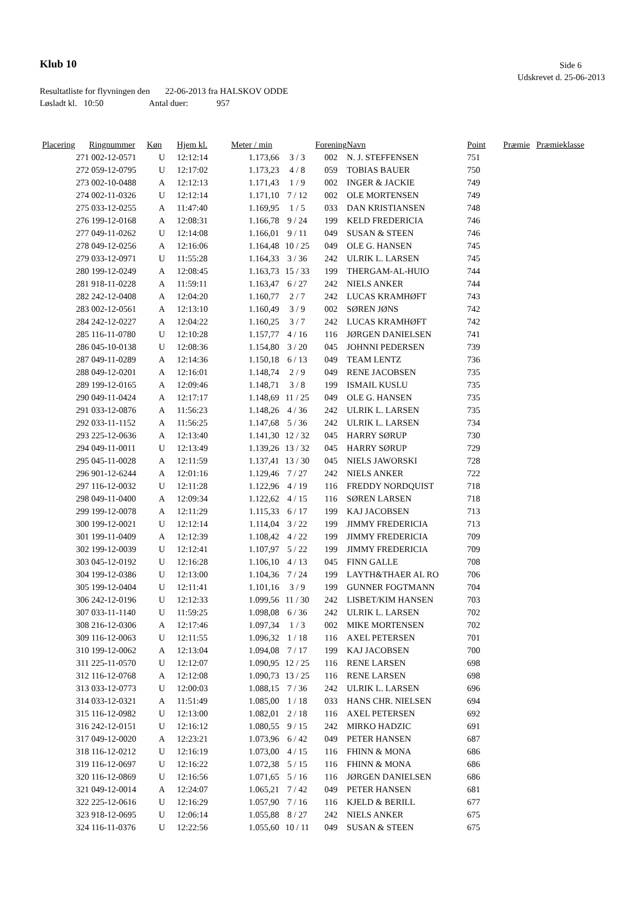Klub 10 Side 6
Udskrevet d. 25-06-2013
Resultatliste for flyvningen den 22-06-2013 fra HALSKOV ODDE
Løsladt kl. 10:50 Antal duer: 957
| Placering | Ringnummer | Køn | Hjem kl. | Meter / min | | Forening | Navn | Point | Præmie | Præmieklasse |
| --- | --- | --- | --- | --- | --- | --- | --- | --- | --- | --- |
| 271 | 002-12-0571 | U | 12:12:14 | 1.173,66 | 3 / 3 | 002 | N. J. STEFFENSEN | 751 | | |
| 272 | 059-12-0795 | U | 12:17:02 | 1.173,23 | 4 / 8 | 059 | TOBIAS BAUER | 750 | | |
| 273 | 002-10-0488 | A | 12:12:13 | 1.171,43 | 1 / 9 | 002 | INGER & JACKIE | 749 | | |
| 274 | 002-11-0326 | U | 12:12:14 | 1.171,10 | 7 / 12 | 002 | OLE MORTENSEN | 749 | | |
| 275 | 033-12-0255 | A | 11:47:40 | 1.169,95 | 1 / 5 | 033 | DAN KRISTIANSEN | 748 | | |
| 276 | 199-12-0168 | A | 12:08:31 | 1.166,78 | 9 / 24 | 199 | KELD FREDERICIA | 746 | | |
| 277 | 049-11-0262 | U | 12:14:08 | 1.166,01 | 9 / 11 | 049 | SUSAN & STEEN | 746 | | |
| 278 | 049-12-0256 | A | 12:16:06 | 1.164,48 | 10 / 25 | 049 | OLE G. HANSEN | 745 | | |
| 279 | 033-12-0971 | U | 11:55:28 | 1.164,33 | 3 / 36 | 242 | ULRIK L. LARSEN | 745 | | |
| 280 | 199-12-0249 | A | 12:08:45 | 1.163,73 | 15 / 33 | 199 | THERGAM-AL-HUIO | 744 | | |
| 281 | 918-11-0228 | A | 11:59:11 | 1.163,47 | 6 / 27 | 242 | NIELS ANKER | 744 | | |
| 282 | 242-12-0408 | A | 12:04:20 | 1.160,77 | 2 / 7 | 242 | LUCAS KRAMHØFT | 743 | | |
| 283 | 002-12-0561 | A | 12:13:10 | 1.160,49 | 3 / 9 | 002 | SØREN JØNS | 742 | | |
| 284 | 242-12-0227 | A | 12:04:22 | 1.160,25 | 3 / 7 | 242 | LUCAS KRAMHØFT | 742 | | |
| 285 | 116-11-0780 | U | 12:10:28 | 1.157,77 | 4 / 16 | 116 | JØRGEN DANIELSEN | 741 | | |
| 286 | 045-10-0138 | U | 12:08:36 | 1.154,80 | 3 / 20 | 045 | JOHNNI PEDERSEN | 739 | | |
| 287 | 049-11-0289 | A | 12:14:36 | 1.150,18 | 6 / 13 | 049 | TEAM LENTZ | 736 | | |
| 288 | 049-12-0201 | A | 12:16:01 | 1.148,74 | 2 / 9 | 049 | RENE JACOBSEN | 735 | | |
| 289 | 199-12-0165 | A | 12:09:46 | 1.148,71 | 3 / 8 | 199 | ISMAIL KUSLU | 735 | | |
| 290 | 049-11-0424 | A | 12:17:17 | 1.148,69 | 11 / 25 | 049 | OLE G. HANSEN | 735 | | |
| 291 | 033-12-0876 | A | 11:56:23 | 1.148,26 | 4 / 36 | 242 | ULRIK L. LARSEN | 735 | | |
| 292 | 033-11-1152 | A | 11:56:25 | 1.147,68 | 5 / 36 | 242 | ULRIK L. LARSEN | 734 | | |
| 293 | 225-12-0636 | A | 12:13:40 | 1.141,30 | 12 / 32 | 045 | HARRY SØRUP | 730 | | |
| 294 | 049-11-0011 | U | 12:13:49 | 1.139,26 | 13 / 32 | 045 | HARRY SØRUP | 729 | | |
| 295 | 045-11-0028 | A | 12:11:59 | 1.137,41 | 13 / 30 | 045 | NIELS JAWORSKI | 728 | | |
| 296 | 901-12-6244 | A | 12:01:16 | 1.129,46 | 7 / 27 | 242 | NIELS ANKER | 722 | | |
| 297 | 116-12-0032 | U | 12:11:28 | 1.122,96 | 4 / 19 | 116 | FREDDY NORDQUIST | 718 | | |
| 298 | 049-11-0400 | A | 12:09:34 | 1.122,62 | 4 / 15 | 116 | SØREN LARSEN | 718 | | |
| 299 | 199-12-0078 | A | 12:11:29 | 1.115,33 | 6 / 17 | 199 | KAJ JACOBSEN | 713 | | |
| 300 | 199-12-0021 | U | 12:12:14 | 1.114,04 | 3 / 22 | 199 | JIMMY FREDERICIA | 713 | | |
| 301 | 199-11-0409 | A | 12:12:39 | 1.108,42 | 4 / 22 | 199 | JIMMY FREDERICIA | 709 | | |
| 302 | 199-12-0039 | U | 12:12:41 | 1.107,97 | 5 / 22 | 199 | JIMMY FREDERICIA | 709 | | |
| 303 | 045-12-0192 | U | 12:16:28 | 1.106,10 | 4 / 13 | 045 | FINN GALLE | 708 | | |
| 304 | 199-12-0386 | U | 12:13:00 | 1.104,36 | 7 / 24 | 199 | LAYTH&THAER AL RO | 706 | | |
| 305 | 199-12-0404 | U | 12:11:41 | 1.101,16 | 3 / 9 | 199 | GUNNER FOGTMANN | 704 | | |
| 306 | 242-12-0196 | U | 12:12:33 | 1.099,56 | 11 / 30 | 242 | LISBET/KIM HANSEN | 703 | | |
| 307 | 033-11-1140 | U | 11:59:25 | 1.098,08 | 6 / 36 | 242 | ULRIK L. LARSEN | 702 | | |
| 308 | 216-12-0306 | A | 12:17:46 | 1.097,34 | 1 / 3 | 002 | MIKE MORTENSEN | 702 | | |
| 309 | 116-12-0063 | U | 12:11:55 | 1.096,32 | 1 / 18 | 116 | AXEL PETERSEN | 701 | | |
| 310 | 199-12-0062 | A | 12:13:04 | 1.094,08 | 7 / 17 | 199 | KAJ JACOBSEN | 700 | | |
| 311 | 225-11-0570 | U | 12:12:07 | 1.090,95 | 12 / 25 | 116 | RENE LARSEN | 698 | | |
| 312 | 116-12-0768 | A | 12:12:08 | 1.090,73 | 13 / 25 | 116 | RENE LARSEN | 698 | | |
| 313 | 033-12-0773 | U | 12:00:03 | 1.088,15 | 7 / 36 | 242 | ULRIK L. LARSEN | 696 | | |
| 314 | 033-12-0321 | A | 11:51:49 | 1.085,00 | 1 / 18 | 033 | HANS CHR. NIELSEN | 694 | | |
| 315 | 116-12-0982 | U | 12:13:00 | 1.082,01 | 2 / 18 | 116 | AXEL PETERSEN | 692 | | |
| 316 | 242-12-0151 | U | 12:16:12 | 1.080,55 | 9 / 15 | 242 | MIRKO HADZIC | 691 | | |
| 317 | 049-12-0020 | A | 12:23:21 | 1.073,96 | 6 / 42 | 049 | PETER HANSEN | 687 | | |
| 318 | 116-12-0212 | U | 12:16:19 | 1.073,00 | 4 / 15 | 116 | FHINN & MONA | 686 | | |
| 319 | 116-12-0697 | U | 12:16:22 | 1.072,38 | 5 / 15 | 116 | FHINN & MONA | 686 | | |
| 320 | 116-12-0869 | U | 12:16:56 | 1.071,65 | 5 / 16 | 116 | JØRGEN DANIELSEN | 686 | | |
| 321 | 049-12-0014 | A | 12:24:07 | 1.065,21 | 7 / 42 | 049 | PETER HANSEN | 681 | | |
| 322 | 225-12-0616 | U | 12:16:29 | 1.057,90 | 7 / 16 | 116 | KJELD & BERILL | 677 | | |
| 323 | 918-12-0695 | U | 12:06:14 | 1.055,88 | 8 / 27 | 242 | NIELS ANKER | 675 | | |
| 324 | 116-11-0376 | U | 12:22:56 | 1.055,60 | 10 / 11 | 049 | SUSAN & STEEN | 675 | | |